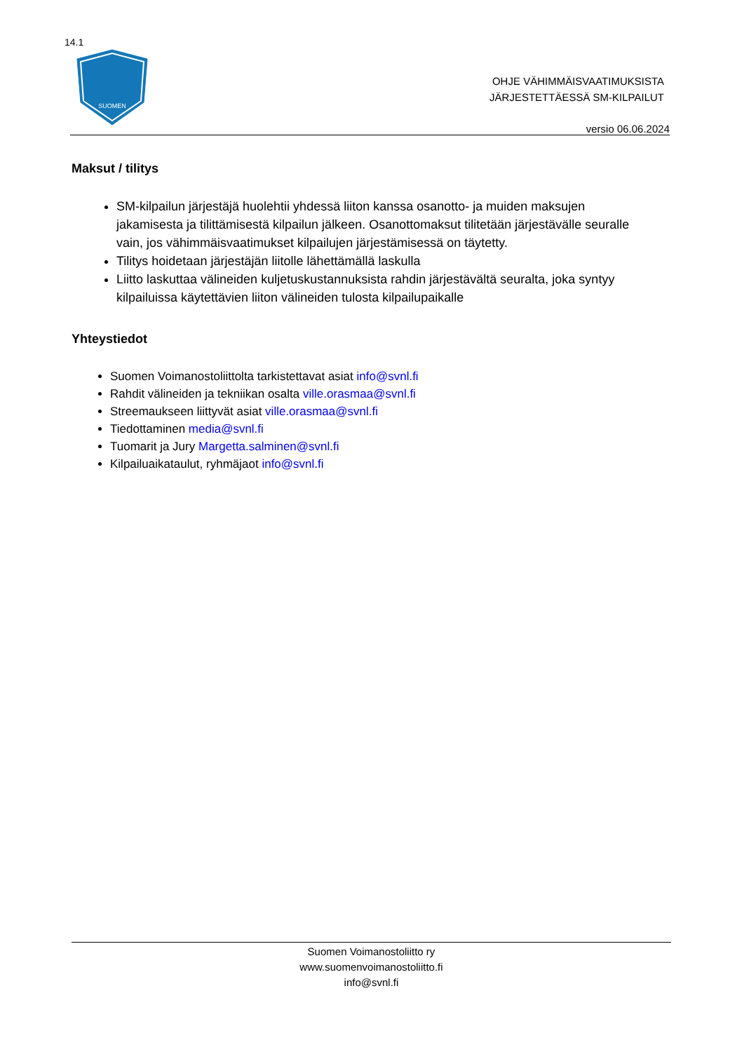14.1
SUOMEN
OHJE VÄHIMMÄISVAATIMUKSISTA
JÄRJESTETTÄESSÄ SM-KILPAILUT
versio 06.06.2024
Maksut / tilitys
SM-kilpailun järjestäjä huolehtii yhdessä liiton kanssa osanotto- ja muiden maksujen jakamisesta ja tilittämisestä kilpailun jälkeen. Osanottomaksut tilitetään järjestävälle seuralle vain, jos vähimmäisvaatimukset kilpailujen järjestämisessä on täytetty.
Tilitys hoidetaan järjestäjän liitolle lähettämällä laskulla
Liitto laskuttaa välineiden kuljetuskustannuksista rahdin järjestävältä seuralta, joka syntyy kilpailuissa käytettävien liiton välineiden tulosta kilpailupaikalle
Yhteystiedot
Suomen Voimanostoliittolta tarkistettavat asiat info@svnl.fi
Rahdit välineiden ja tekniikan osalta ville.orasmaa@svnl.fi
Streemaukseen liittyvät asiat ville.orasmaa@svnl.fi
Tiedottaminen media@svnl.fi
Tuomarit ja Jury Margetta.salminen@svnl.fi
Kilpailuaikataulut, ryhmäjaot info@svnl.fi
Suomen Voimanostoliitto ry
www.suomenvoimanostoliitto.fi
info@svnl.fi